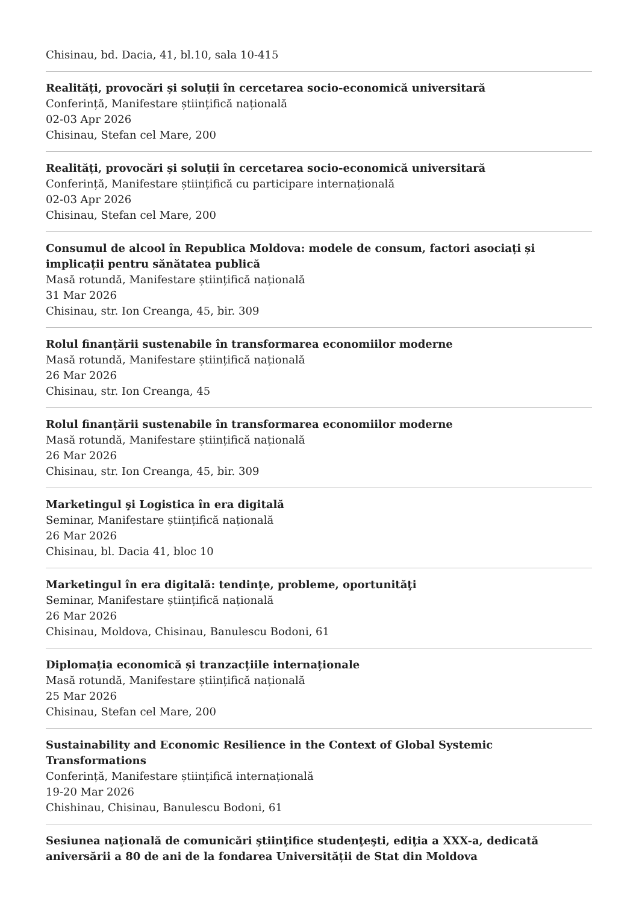Chisinau, bd. Dacia, 41, bl.10, sala 10-415
Realități, provocări și soluții în cercetarea socio-economică universitară
Conferință, Manifestare științifică națională
02-03 Apr 2026
Chisinau, Stefan cel Mare, 200
Realități, provocări și soluții în cercetarea socio-economică universitară
Conferință, Manifestare științifică cu participare internațională
02-03 Apr 2026
Chisinau, Stefan cel Mare, 200
Consumul de alcool în Republica Moldova: modele de consum, factori asociați și implicații pentru sănătatea publică
Masă rotundă, Manifestare științifică națională
31 Mar 2026
Chisinau, str. Ion Creanga, 45, bir. 309
Rolul finanțării sustenabile în transformarea economiilor moderne
Masă rotundă, Manifestare științifică națională
26 Mar 2026
Chisinau, str. Ion Creanga, 45
Rolul finanțării sustenabile în transformarea economiilor moderne
Masă rotundă, Manifestare științifică națională
26 Mar 2026
Chisinau, str. Ion Creanga, 45, bir. 309
Marketingul şi Logistica în era digitală
Seminar, Manifestare științifică națională
26 Mar 2026
Chisinau, bl. Dacia 41, bloc 10
Marketingul în era digitală: tendinţe, probleme, oportunităţi
Seminar, Manifestare științifică națională
26 Mar 2026
Chisinau, Moldova, Chisinau, Banulescu Bodoni, 61
Diplomația economică și tranzacțiile internaționale
Masă rotundă, Manifestare științifică națională
25 Mar 2026
Chisinau, Stefan cel Mare, 200
Sustainability and Economic Resilience in the Context of Global Systemic Transformations
Conferință, Manifestare științifică internațională
19-20 Mar 2026
Chishinau, Chisinau, Banulescu Bodoni, 61
Sesiunea naţională de comunicări ştiinţifice studenţeşti, ediţia a XXX-a, dedicată aniversării a 80 de ani de la fondarea Universității de Stat din Moldova